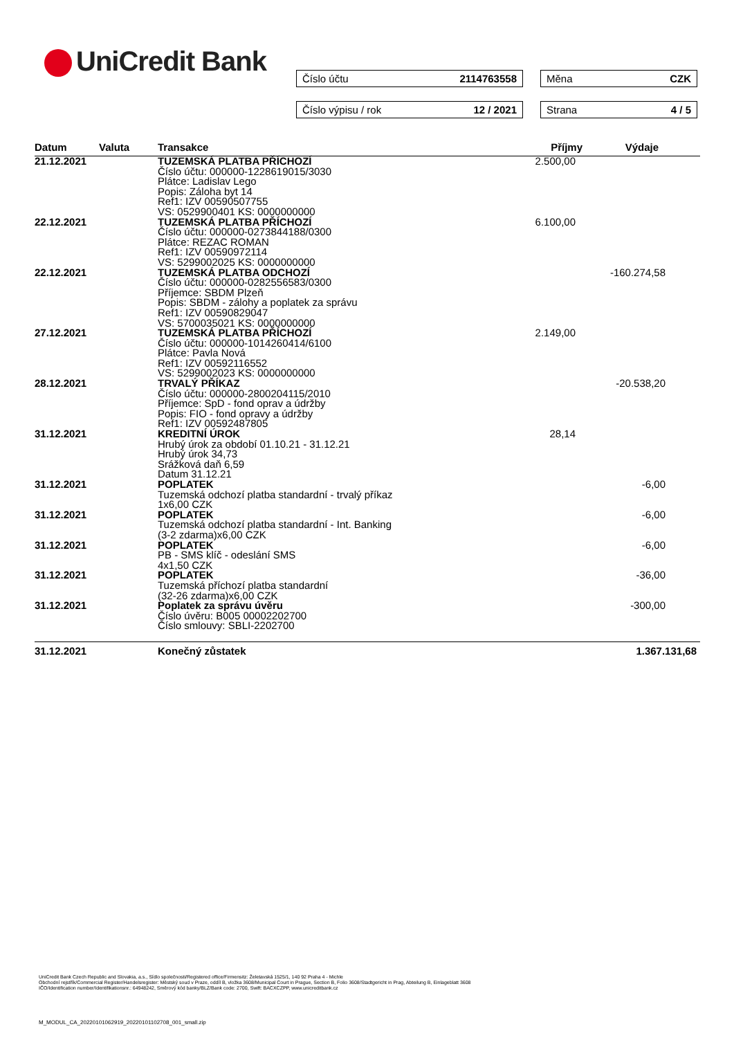UniCredit Bank Číslo účtu 2114763558 Měna CZK
Číslo výpisu / rok 12 / 2021 Strana 4 / 5
| Datum | Valuta | Transakce | Příjmy | Výdaje | |
| --- | --- | --- | --- | --- | --- |
| 21.12.2021 | | TUZEMSKÁ PLATBA PŘÍCHOZÍ Číslo účtu: 000000-1228619015/3030 Plátce: Ladislav Lego Popis: Záloha byt 14 Ref1: IZV 00590507755 VS: 0529900401 KS: 0000000000 | 2.500,00 | | |
| 22.12.2021 | | TUZEMSKÁ PLATBA PŘÍCHOZÍ Číslo účtu: 000000-0273844188/0300 Plátce: REZAC ROMAN Ref1: IZV 00590972114 VS: 5299002025 KS: 0000000000 | 6.100,00 | | |
| 22.12.2021 | | TUZEMSKÁ PLATBA ODCHOZÍ Číslo účtu: 000000-0282556583/0300 Příjemce: SBDM Plzeň Popis: SBDM - zálohy a poplatek za správu Ref1: IZV 00590829047 VS: 5700035021 KS: 0000000000 | | -160.274,58 | |
| 27.12.2021 | | TUZEMSKÁ PLATBA PŘÍCHOZÍ Číslo účtu: 000000-1014260414/6100 Plátce: Pavla Nová Ref1: IZV 00592116552 VS: 5299002023 KS: 0000000000 | 2.149,00 | | |
| 28.12.2021 | | TRVALÝ PŘÍKAZ Číslo účtu: 000000-2800204115/2010 Příjemce: SpD - fond oprav a údržby Popis: FIO - fond opravy a údržby Ref1: IZV 00592487805 | | -20.538,20 | |
| 31.12.2021 | | KREDITNÍ ÚROK Hrubý úrok za období 01.10.21 - 31.12.21 Hrubý úrok 34,73 Srážková daň 6,59 Datum 31.12.21 | 28,14 | | |
| 31.12.2021 | | POPLATEK Tuzemská odchozí platba standardní - trvalý příkaz 1x6,00 CZK | | -6,00 | |
| 31.12.2021 | | POPLATEK Tuzemská odchozí platba standardní - Int. Banking (3-2 zdarma)x6,00 CZK | | -6,00 | |
| 31.12.2021 | | POPLATEK PB - SMS klíč - odeslání SMS 4x1,50 CZK | | -6,00 | |
| 31.12.2021 | | POPLATEK Tuzemská příchozí platba standardní (32-26 zdarma)x6,00 CZK | | -36,00 | |
| 31.12.2021 | | Poplatek za správu úvěru Číslo úvěru: B005 00002202700 Číslo smlouvy: SBLI-2202700 | | -300,00 | |
| 31.12.2021 | | Konečný zůstatek | | 1.367.131,68 | |
UniCredit Bank Czech Republic and Slovakia, a.s., Sídlo společnosti/Registered office/Firmensitz: Želetavská 1525/1, 140 92 Praha 4 - Michle
Obchodní rejstřík/Commercial Register/Handelsregister: Městský soud v Praze, oddíl B, vložka 3608/Municipal Court in Prague, Section B, Folio 3608/Stadtgericht in Prag, Abteilung B, Einlageblatt 3608
IČO/Identification number/Identifikationsnr.: 64948242, Směrový kód banky/BLZ/Bank code: 2700, Swift: BACXCZPP, www.unicreditbank.cz
M_MODUL_CA_20220101062919_20220101102708_001_small.zip